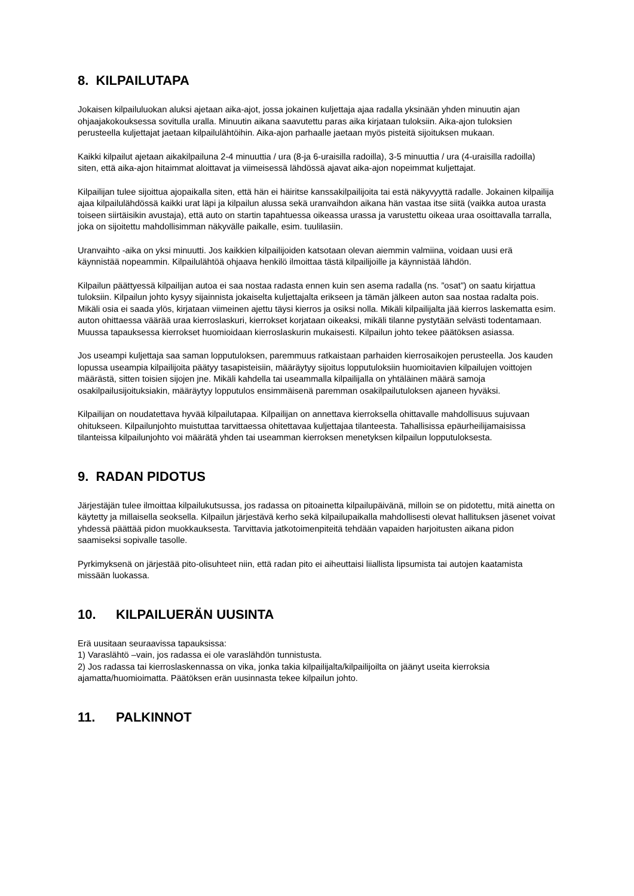8. KILPAILUTAPA
Jokaisen kilpailuluokan aluksi ajetaan aika-ajot, jossa jokainen kuljettaja ajaa radalla yksinään yhden minuutin ajan ohjaajakokouksessa sovitulla uralla. Minuutin aikana saavutettu paras aika kirjataan tuloksiin. Aika-ajon tuloksien perusteella kuljettajat jaetaan kilpailulähtöihin. Aika-ajon parhaalle jaetaan myös pisteitä sijoituksen mukaan.
Kaikki kilpailut ajetaan aikakilpailuna 2-4 minuuttia / ura (8-ja 6-uraisilla radoilla), 3-5 minuuttia / ura (4-uraisilla radoilla) siten, että aika-ajon hitaimmat aloittavat ja viimeisessä lähdössä ajavat aika-ajon nopeimmat kuljettajat.
Kilpailijan tulee sijoittua ajopaikalla siten, että hän ei häiritse kanssakilpailijoita tai estä näkyvyyttä radalle. Jokainen kilpailija ajaa kilpailulähdössä kaikki urat läpi ja kilpailun alussa sekä uranvaihdon aikana hän vastaa itse siitä (vaikka autoa urasta toiseen siirtäisikin avustaja), että auto on startin tapahtuessa oikeassa urassa ja varustettu oikeaa uraa osoittavalla tarralla, joka on sijoitettu mahdollisimman näkyvälle paikalle, esim. tuulilasiin.
Uranvaihto -aika on yksi minuutti. Jos kaikkien kilpailijoiden katsotaan olevan aiemmin valmiina, voidaan uusi erä käynnistää nopeammin. Kilpailulähtöä ohjaava henkilö ilmoittaa tästä kilpailijoille ja käynnistää lähdön.
Kilpailun päättyessä kilpailijan autoa ei saa nostaa radasta ennen kuin sen asema radalla (ns. ”osat”) on saatu kirjattua tuloksiin. Kilpailun johto kysyy sijainnista jokaiselta kuljettajalta erikseen ja tämän jälkeen auton saa nostaa radalta pois. Mikäli osia ei saada ylös, kirjataan viimeinen ajettu täysi kierros ja osiksi nolla. Mikäli kilpailijalta jää kierros laskematta esim. auton ohittaessa väärää uraa kierroslaskuri, kierrokset korjataan oikeaksi, mikäli tilanne pystytään selvästi todentamaan. Muussa tapauksessa kierrokset huomioidaan kierroslaskurin mukaisesti. Kilpailun johto tekee päätöksen asiassa.
Jos useampi kuljettaja saa saman lopputuloksen, paremmuus ratkaistaan parhaiden kierrosaikojen perusteella. Jos kauden lopussa useampia kilpailijoita päätyy tasapisteisiin, määräytyy sijoitus lopputuloksiin huomioitavien kilpailujen voittojen määrästä, sitten toisien sijojen jne. Mikäli kahdella tai useammalla kilpailijalla on yhtäläinen määrä samoja osakilpailusijoituksiakin, määräytyy lopputulos ensimmäisenä paremman osakilpailutuloksen ajaneen hyväksi.
Kilpailijan on noudatettava hyvää kilpailutapaa. Kilpailijan on annettava kierroksella ohittavalle mahdollisuus sujuvaan ohitukseen. Kilpailunjohto muistuttaa tarvittaessa ohitettavaa kuljettajaa tilanteesta. Tahallisissa epäurheilijamaisissa tilanteissa kilpailunjohto voi määrätä yhden tai useamman kierroksen menetyksen kilpailun lopputuloksesta.
9. RADAN PIDOTUS
Järjestäjän tulee ilmoittaa kilpailukutsussa, jos radassa on pitoainetta kilpailupäivänä, milloin se on pidotettu, mitä ainetta on käytetty ja millaisella seoksella. Kilpailun järjestävä kerho sekä kilpailupaikalla mahdollisesti olevat hallituksen jäsenet voivat yhdessä päättää pidon muokkauksesta. Tarvittavia jatkotoimenpiteitä tehdään vapaiden harjoitusten aikana pidon saamiseksi sopivalle tasolle.
Pyrkimyksenä on järjestää pito-olisuhteet niin, että radan pito ei aiheuttaisi liiallista lipsumista tai autojen kaatamista missään luokassa.
10. KILPAILUERÄN UUSINTA
Erä uusitaan seuraavissa tapauksissa:
1) Varaslähtö –vain, jos radassa ei ole varaslähdön tunnistusta.
2) Jos radassa tai kierroslaskennassa on vika, jonka takia kilpailijalta/kilpailijoilta on jäänyt useita kierroksia ajamatta/huomioimatta. Päätöksen erän uusinnasta tekee kilpailun johto.
11. PALKINNOT